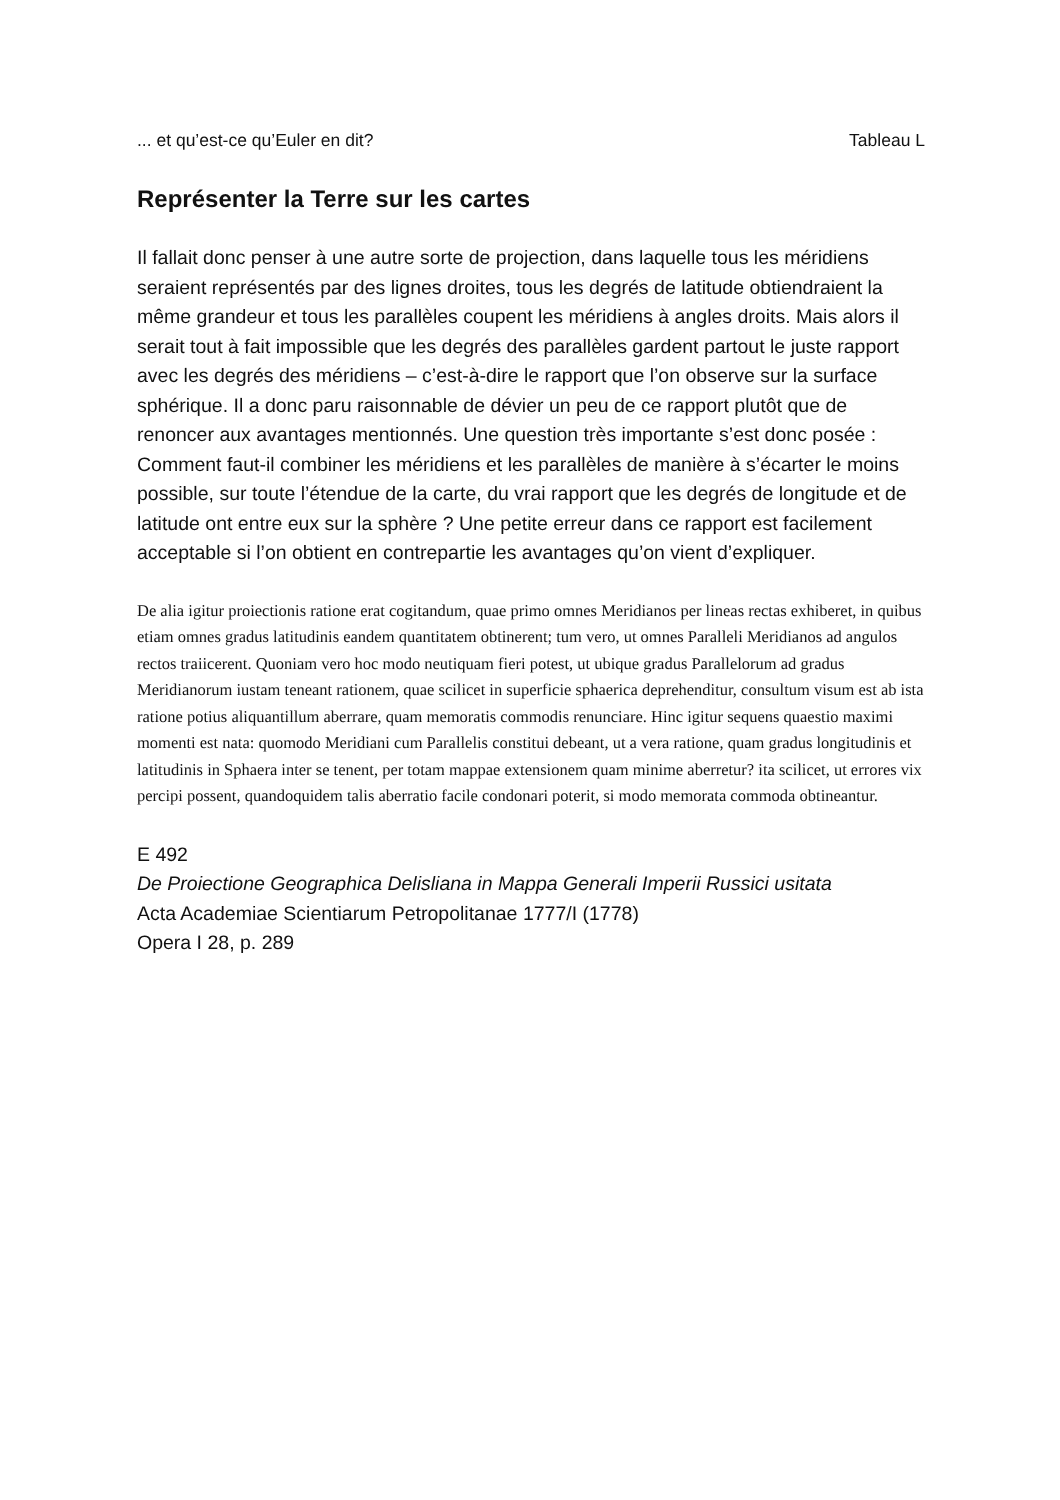... et qu’est-ce qu’Euler en dit? Tableau L
Représenter la Terre sur les cartes
Il fallait donc penser à une autre sorte de projection, dans laquelle tous les méridiens seraient représentés par des lignes droites, tous les degrés de latitude obtiendraient la même grandeur et tous les parallèles coupent les méridiens à angles droits. Mais alors il serait tout à fait impossible que les degrés des parallèles gardent partout le juste rapport avec les degrés des méridiens – c’est-à-dire le rapport que l’on observe sur la surface sphérique. Il a donc paru raisonnable de dévier un peu de ce rapport plutôt que de renoncer aux avantages mentionnés. Une question très importante s’est donc posée : Comment faut-il combiner les méridiens et les parallèles de manière à s’écarter le moins possible, sur toute l’étendue de la carte, du vrai rapport que les degrés de longitude et de latitude ont entre eux sur la sphère ? Une petite erreur dans ce rapport est facilement acceptable si l’on obtient en contrepartie les avantages qu’on vient d’expliquer.
De alia igitur proiectionis ratione erat cogitandum, quae primo omnes Meridianos per lineas rectas exhiberet, in quibus etiam omnes gradus latitudinis eandem quantitatem obtinerent; tum vero, ut omnes Paralleli Meridianos ad angulos rectos traiicerent. Quoniam vero hoc modo neutiquam fieri potest, ut ubique gradus Parallelorum ad gradus Meridianorum iustam teneant rationem, quae scilicet in superficie sphaerica deprehenditur, consultum visum est ab ista ratione potius aliquantillum aberrare, quam memoratis commodis renunciare. Hinc igitur sequens quaestio maximi momenti est nata: quomodo Meridiani cum Parallelis constitui debeant, ut a vera ratione, quam gradus longitudinis et latitudinis in Sphaera inter se tenent, per totam mappae extensionem quam minime aberretur? ita scilicet, ut errores vix percipi possent, quandoquidem talis aberratio facile condonari poterit, si modo memorata commoda obtineantur.
E 492
De Proiectione Geographica Delisliana in Mappa Generali Imperii Russici usitata
Acta Academiae Scientiarum Petropolitanae 1777/I (1778)
Opera I 28, p. 289